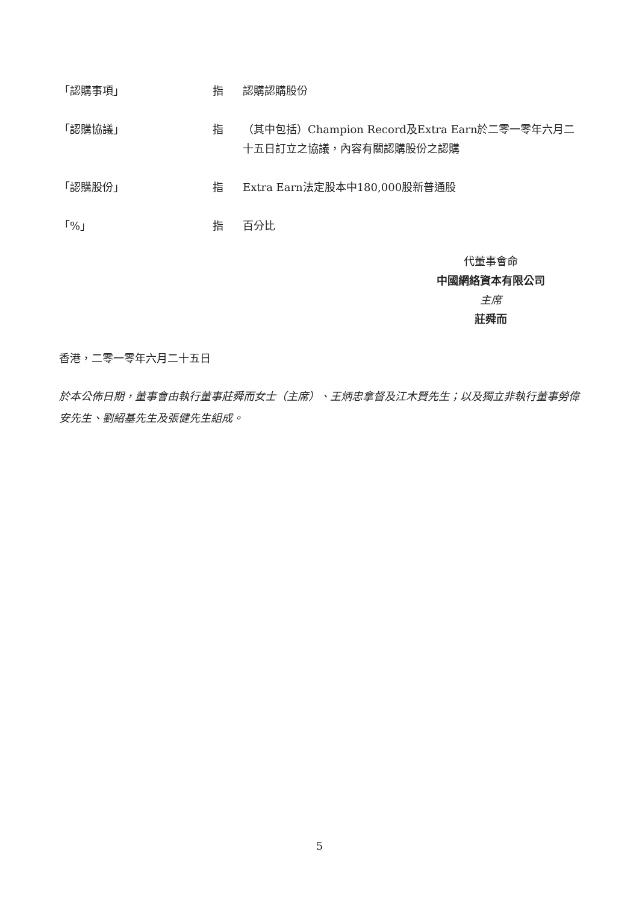「認購事項」 指 認購認購股份
「認購協議」 指 （其中包括）Champion Record及Extra Earn於二零一零年六月二十五日訂立之協議，內容有關認購股份之認購
「認購股份」 指 Extra Earn法定股本中180,000股新普通股
「%」 指 百分比
代董事會命
中國網絡資本有限公司
主席
莊舜而
香港，二零一零年六月二十五日
於本公佈日期，董事會由執行董事莊舜而女士（主席）、王炳忠拿督及江木賢先生；以及獨立非執行董事勞偉安先生、劉紹基先生及張健先生組成。
5